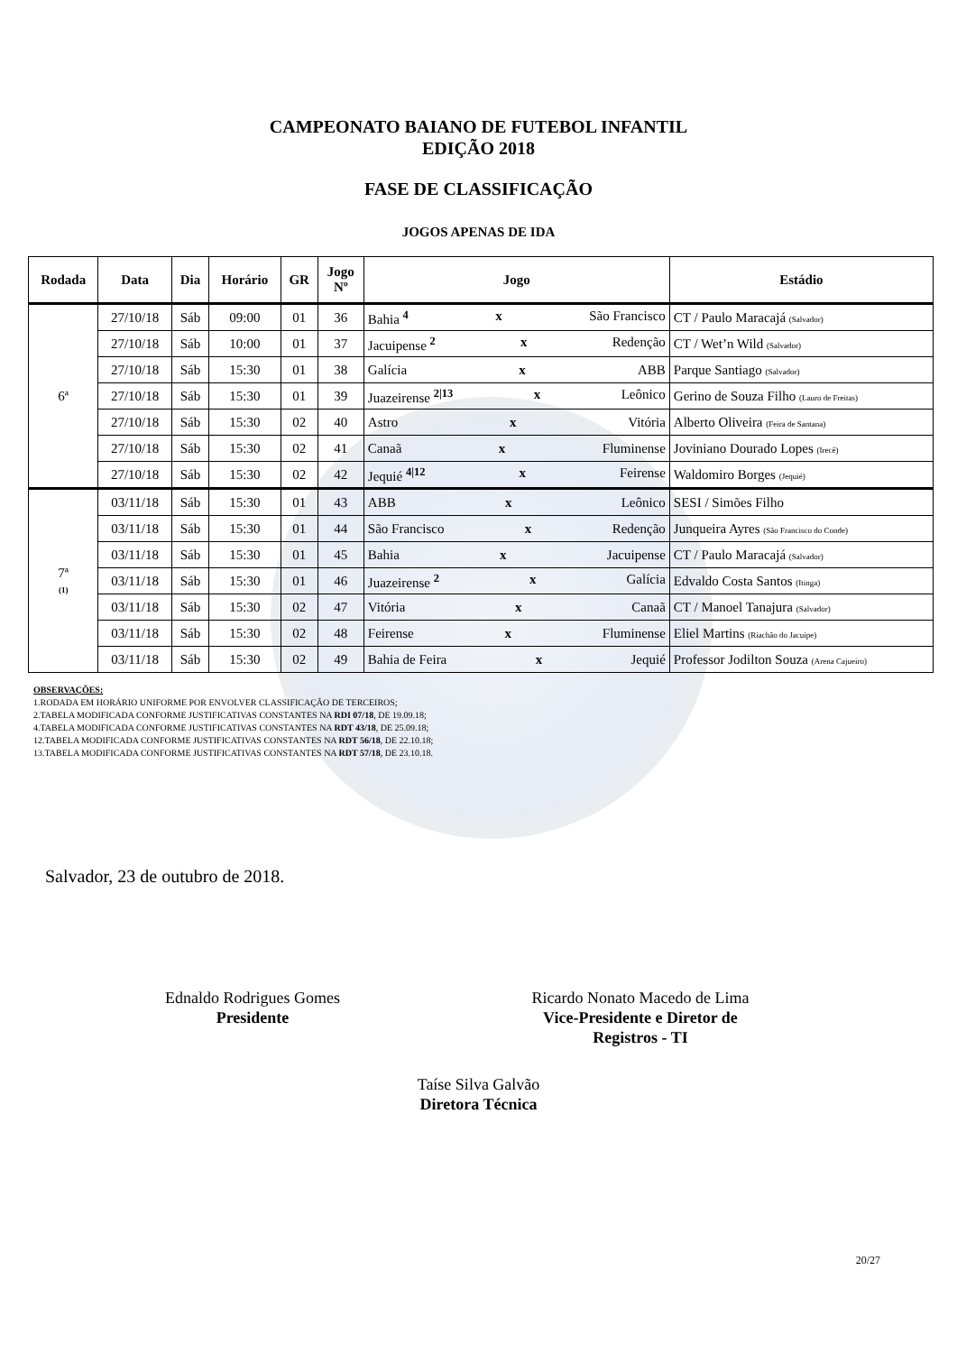CAMPEONATO BAIANO DE FUTEBOL INFANTIL
EDIÇÃO 2018
FASE DE CLASSIFICAÇÃO
JOGOS APENAS DE IDA
| Rodada | Data | Dia | Horário | GR | Jogo Nº | Jogo | Estádio |
| --- | --- | --- | --- | --- | --- | --- | --- |
| 6ª | 27/10/18 | Sáb | 09:00 | 01 | 36 | Bahia <sup>4</sup> x São Francisco | CT / Paulo Maracajá (Salvador) |
| | 27/10/18 | Sáb | 10:00 | 01 | 37 | Jacuipense <sup>2</sup> x Redenção | CT / Wet’n Wild (Salvador) |
| | 27/10/18 | Sáb | 15:30 | 01 | 38 | Galícia x ABB | Parque Santiago (Salvador) |
| | 27/10/18 | Sáb | 15:30 | 01 | 39 | Juazeirense <sup>2/13</sup> x Leônico | Gerino de Souza Filho (Lauro de Freitas) |
| | 27/10/18 | Sáb | 15:30 | 02 | 40 | Astro x Vitória | Alberto Oliveira (Feira de Santana) |
| | 27/10/18 | Sáb | 15:30 | 02 | 41 | Canaã x Fluminense | Joviniano Dourado Lopes (Irecê) |
| | 27/10/18 | Sáb | 15:30 | 02 | 42 | Jequié <sup>4/12</sup> x Feirense | Waldomiro Borges (Jequié) |
| 7ª (1) | 03/11/18 | Sáb | 15:30 | 01 | 43 | ABB x Leônico | SESI / Simões Filho |
| | 03/11/18 | Sáb | 15:30 | 01 | 44 | São Francisco x Redenção | Junqueira Ayres (São Francisco do Conde) |
| | 03/11/18 | Sáb | 15:30 | 01 | 45 | Bahia x Jacuipense | CT / Paulo Maracajá (Salvador) |
| | 03/11/18 | Sáb | 15:30 | 01 | 46 | Juazeirense <sup>2</sup> x Galícia | Edvaldo Costa Santos (Itinga) |
| | 03/11/18 | Sáb | 15:30 | 02 | 47 | Vitória x Canaã | CT / Manoel Tanajura (Salvador) |
| | 03/11/18 | Sáb | 15:30 | 02 | 48 | Feirense x Fluminense | Eliel Martins (Riachão do Jacuípe) |
| | 03/11/18 | Sáb | 15:30 | 02 | 49 | Bahia de Feira x Jequié | Professor Jodilton Souza (Arena Cajueiro) |
OBSERVAÇÕES:
1.RODADA EM HORÁRIO UNIFORME POR ENVOLVER CLASSIFICAÇÃO DE TERCEIROS;
2.TABELA MODIFICADA CONFORME JUSTIFICATIVAS CONSTANTES NA RDI 07/18, DE 19.09.18;
4.TABELA MODIFICADA CONFORME JUSTIFICATIVAS CONSTANTES NA RDT 43/18, DE 25.09.18;
12.TABELA MODIFICADA CONFORME JUSTIFICATIVAS CONSTANTES NA RDT 56/18, DE 22.10.18;
13.TABELA MODIFICADA CONFORME JUSTIFICATIVAS CONSTANTES NA RDT 57/18, DE 23.10.18.
Salvador, 23 de outubro de 2018.
Ednaldo Rodrigues Gomes
Presidente
Ricardo Nonato Macedo de Lima
Vice-Presidente e Diretor de
Registros - TI
Taíse Silva Galvão
Diretora Técnica
20/27